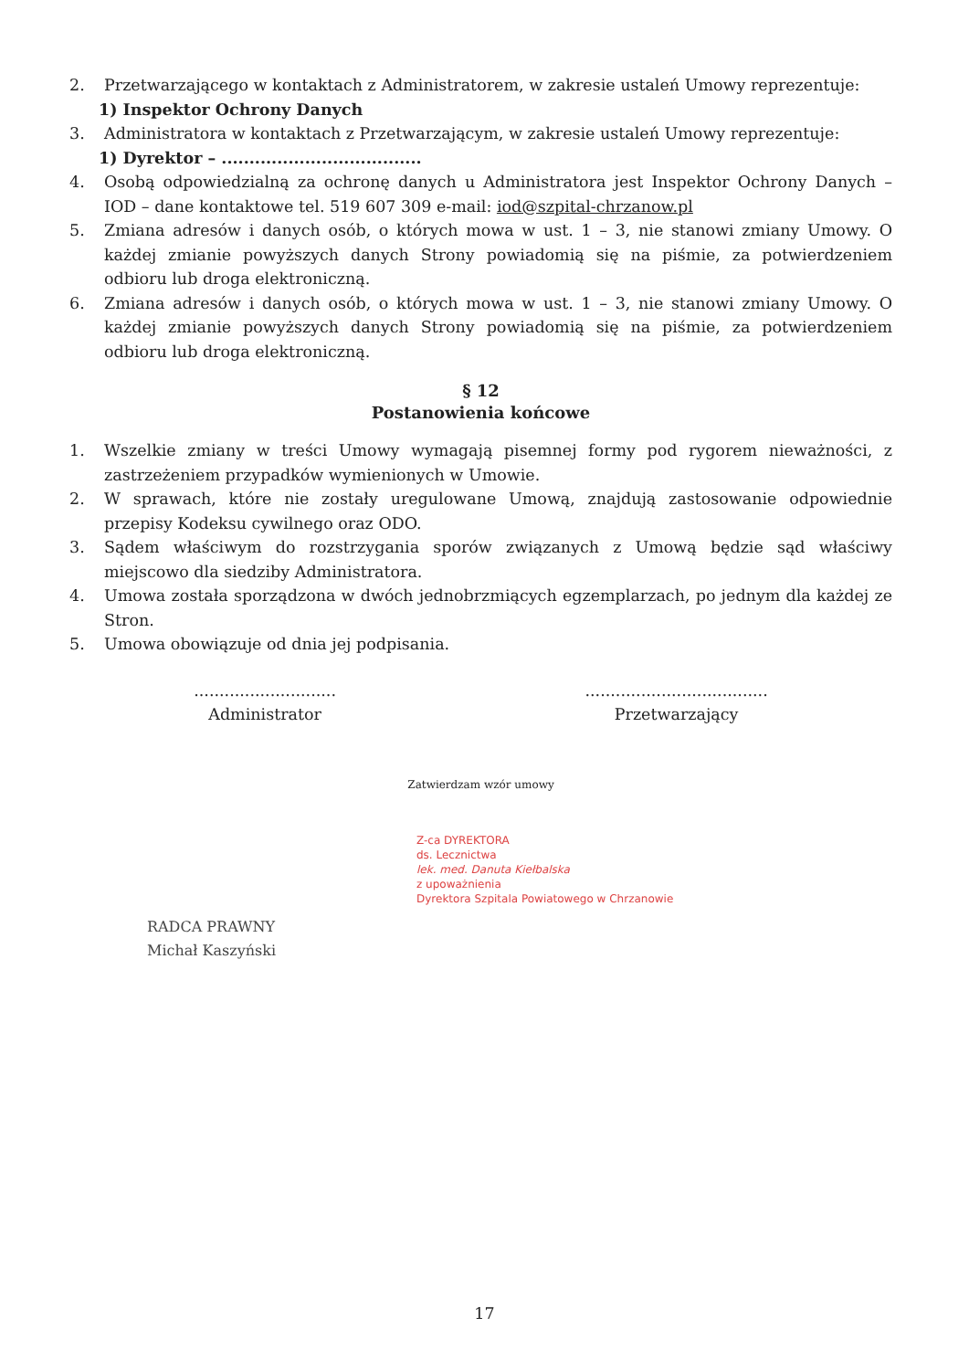2. Przetwarzającego w kontaktach z Administratorem, w zakresie ustaleń Umowy reprezentuje:
1) Inspektor Ochrony Danych
3. Administratora w kontaktach z Przetwarzającym, w zakresie ustaleń Umowy reprezentuje:
1) Dyrektor – ....................................
4. Osobą odpowiedzialną za ochronę danych u Administratora jest Inspektor Ochrony Danych – IOD – dane kontaktowe tel. 519 607 309 e-mail: iod@szpital-chrzanow.pl
5. Zmiana adresów i danych osób, o których mowa w ust. 1 – 3, nie stanowi zmiany Umowy. O każdej zmianie powyższych danych Strony powiadomią się na piśmie, za potwierdzeniem odbioru lub droga elektroniczną.
6. Zmiana adresów i danych osób, o których mowa w ust. 1 – 3, nie stanowi zmiany Umowy. O każdej zmianie powyższych danych Strony powiadomią się na piśmie, za potwierdzeniem odbioru lub droga elektroniczną.
§ 12
Postanowienia końcowe
1. Wszelkie zmiany w treści Umowy wymagają pisemnej formy pod rygorem nieważności, z zastrzeżeniem przypadków wymienionych w Umowie.
2. W sprawach, które nie zostały uregulowane Umową, znajdują zastosowanie odpowiednie przepisy Kodeksu cywilnego oraz ODO.
3. Sądem właściwym do rozstrzygania sporów związanych z Umową będzie sąd właściwy miejscowo dla siedziby Administratora.
4. Umowa została sporządzona w dwóch jednobrzmiących egzemplarzach, po jednym dla każdej ze Stron.
5. Umowa obowiązuje od dnia jej podpisania.
............................
Administrator
....................................
Przetwarzający
Zatwierdzam wzór umowy
Z-ca DYREKTORA
ds. Lecznictwa
lek. med. Danuta Kiełbalska
z upoważnienia
Dyrektora Szpitala Powiatowego w Chrzanowie
RADCA PRAWNY
Michał Kaszyński
17